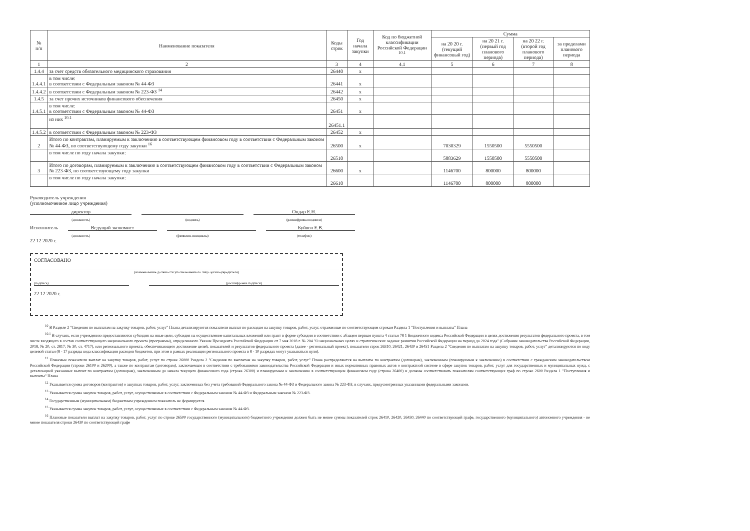| № п/п | Наименование показателя | Коды строк | Год начала закупки | Код по бюджетной классификации Российской Федерации <sup>10.1</sup> | Сумма | | | |
| --- | --- | --- | --- | --- | --- | --- | --- | --- |
| | | | | | на 20 20 г. (текущий финансовый год) | на 20 21 г. (первый год планового периода) | на 20 22 г. (второй год планового периода) | за пределами планового периода |
| 1 | 2 | 3 | 4 | 4.1 | 5 | 6 | 7 | 8 |
| 1.4.4 | за счет средств обязательного медицинского страхования | 26440 | х | | | | | |
| 1.4.4.1 | в том числе: в соответствии с Федеральным законом № 44-ФЗ | 26441 | х | | | | | |
| 1.4.4.2 | в соответствии с Федеральным законом № 223-ФЗ <sup>14</sup> | 26442 | х | | | | | |
| 1.4.5 | за счет прочих источников финансового обеспечения | 26450 | х | | | | | |
| 1.4.5.1 | в том числе: в соответствии с Федеральным законом № 44-ФЗ | 26451 | х | | | | | |
| | из них <sup>10.1</sup> | 26451.1 | | | | | | |
| 1.4.5.2 | в соответствии с Федеральным законом № 223-ФЗ | 26452 | х | | | | | |
| 2 | Итого по контрактам, планируемым к заключению в соответствующем финансовом году в соответствии с Федеральным законом № 44-ФЗ, по соответствующему году закупки <sup>16</sup> | 26500 | х | | 7030329 | 1550500 | 5550500 | |
| | в том числе по году начала закупки: | 26510 | | | 5883629 | 1550500 | 5550500 | |
| 3 | Итого по договорам, планируемым к заключению в соответствующем финансовом году в соответствии с Федеральным законом № 223-ФЗ, по соответствующему году закупки | 26600 | х | | 1146700 | 800000 | 800000 | |
| | в том числе по году начала закупки: | 26610 | | | 1146700 | 800000 | 800000 | |
Руководитель учреждения
(уполномоченное лицо учреждения)
директор Ондар Е.Н.
(должность) (подпись) (расшифровка подписи)
Исполнитель Ведущий экономист Буйвол Е.В.
(должность) (фамилия, инициалы) (телефон)
22 12 2020 г.
СОГЛАСОВАНО
(наименование должности уполномоченного лица органа-учредителя)
(подпись) (расшифровка подписи)
22 12 2020 г.
<sup>10</sup> В Разделе 2 "Сведения по выплатам на закупку товаров, работ, услуг" Плана детализируются показатели выплат по расходам на закупку товаров, работ, услуг, отраженные по соответствующим строкам Раздела 1 "Поступления и выплаты" Плана
<sup>10.1</sup> В случаях, если учреждению предоставляются субсидия на иные цели, субсидия на осуществление капитальных вложений или грант в форме субсидии в соответствии с абзацем первым пункта 4 статьи 78 1 Бюджетного кодекса Российской Федерации в целях достижения результатов федерального проекта, в том числе входящего в состав соответствующего национального проекта (программы), определенного Указом Президента Российской Федерации от 7 мая 2018 г. № 204 "О национальных целях и стратегических задачах развития Российской Федерации на период до 2024 года" (Собрание законодательства Российской Федерации, 2018, № 20, ст. 2817; № 30, ст. 4717), или регионального проекта, обеспечивающего достижение целей, показателей и результатов федерального проекта (далее - региональный проект), показатели строк 26310, 26421, 26430 и 26451 Раздела 2 "Сведения по выплатам на закупку товаров, работ, услуг" детализируются по коду целевой статьи (8 - 17 разряды кода классификации расходов бюджетов, при этом в рамках реализации регионального проекта в 8 - 10 разрядах могут указываться нули).
<sup>11</sup> Плановые показатели выплат на закупку товаров, работ, услуг по строке 26000 Раздела 2 "Сведения по выплатам на закупку товаров, работ, услуг" Плана распределяются на выплаты по контрактам (договорам), заключенным (планируемым к заключению) в соответствии с гражданским законодательством Российской Федерации (строки 26100 и 26200), а также по контрактам (договорам), заключаемым в соответствии с требованиями законодательства Российской Федерации и иных нормативных правовых актов о контрактной системе в сфере закупок товаров, работ, услуг для государственных и муниципальных нужд, с детализацией указанных выплат по контрактам (договорам), заключенным до начала текущего финансового года (строка 26300) и планируемым к заключению в соответствующем финансовом году (строка 26400) и должны соответствовать показателям соответствующих граф по строке 2600 Раздела 1 "Поступления и выплаты" Плана
<sup>12</sup> Указывается сумма договоров (контрактов) о закупках товаров, работ, услуг, заключенных без учета требований Федерального закона № 44-ФЗ и Федерального закона № 223-ФЗ, в случаях, предусмотренных указанными федеральными законами.
<sup>13</sup> Указывается сумма закупок товаров, работ, услуг, осуществляемых в соответствии с Федеральным законом № 44-ФЗ и Федеральным законом № 223-ФЗ.
<sup>14</sup> Государственным (муниципальным) бюджетным учреждением показатель не формируется.
<sup>15</sup> Указывается сумма закупок товаров, работ, услуг, осуществляемых в соответствии с Федеральным законом № 44-ФЗ.
<sup>16</sup> Плановые показатели выплат на закупку товаров, работ, услуг по строке 26500 государственного (муниципального) бюджетного учреждения должен быть не менее суммы показателей строк 26410, 26420, 26430, 26440 по соответствующей графе, государственного (муниципального) автономного учреждения - не менее показателя строки 26430 по соответствующей графе